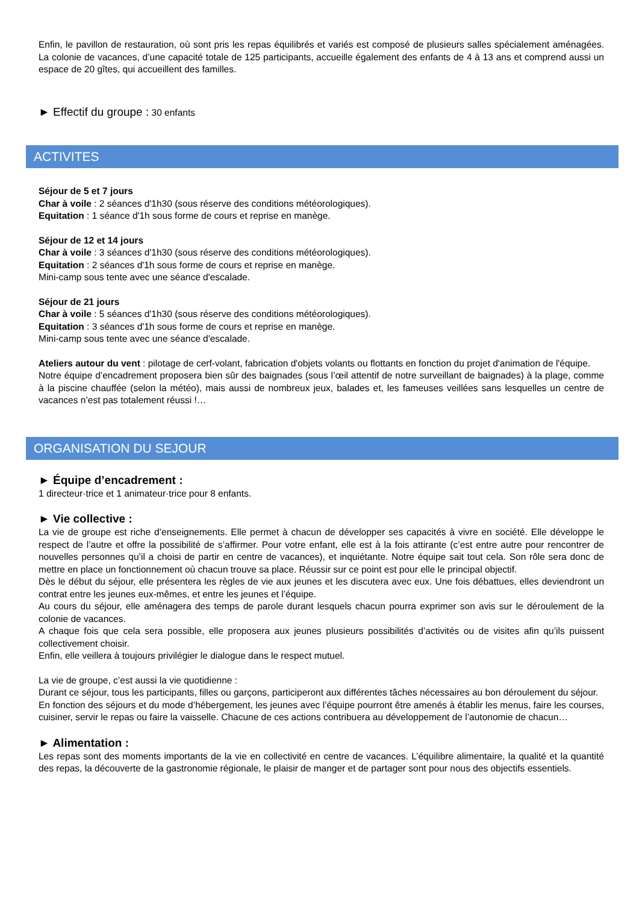Enfin, le pavillon de restauration, où sont pris les repas équilibrés et variés est composé de plusieurs salles spécialement aménagées. La colonie de vacances, d’une capacité totale de 125 participants, accueille également des enfants de 4 à 13 ans et comprend aussi un espace de 20 gîtes, qui accueillent des familles.
► Effectif du groupe : 30 enfants
ACTIVITES
Séjour de 5 et 7 jours
Char à voile : 2 séances d'1h30 (sous réserve des conditions météorologiques).
Equitation : 1 séance d'1h sous forme de cours et reprise en manège.
Séjour de 12 et 14 jours
Char à voile : 3 séances d'1h30 (sous réserve des conditions météorologiques).
Equitation : 2 séances d'1h sous forme de cours et reprise en manège.
Mini-camp sous tente avec une séance d'escalade.
Séjour de 21 jours
Char à voile : 5 séances d'1h30 (sous réserve des conditions météorologiques).
Equitation : 3 séances d'1h sous forme de cours et reprise en manège.
Mini-camp sous tente avec une séance d'escalade.
Ateliers autour du vent : pilotage de cerf-volant, fabrication d'objets volants ou flottants en fonction du projet d'animation de l'équipe.
Notre équipe d’encadrement proposera bien sûr des baignades (sous l’œil attentif de notre surveillant de baignades) à la plage, comme à la piscine chauffée (selon la météo), mais aussi de nombreux jeux, balades et, les fameuses veillées sans lesquelles un centre de vacances n’est pas totalement réussi !…
ORGANISATION DU SEJOUR
► Équipe d’encadrement :
1 directeur·trice et 1 animateur·trice pour 8 enfants.
► Vie collective :
La vie de groupe est riche d’enseignements. Elle permet à chacun de développer ses capacités à vivre en société. Elle développe le respect de l’autre et offre la possibilité de s’affirmer. Pour votre enfant, elle est à la fois attirante (c’est entre autre pour rencontrer de nouvelles personnes qu’il a choisi de partir en centre de vacances), et inquiétante. Notre équipe sait tout cela. Son rôle sera donc de mettre en place un fonctionnement où chacun trouve sa place. Réussir sur ce point est pour elle le principal objectif.
Dès le début du séjour, elle présentera les règles de vie aux jeunes et les discutera avec eux. Une fois débattues, elles deviendront un contrat entre les jeunes eux-mêmes, et entre les jeunes et l’équipe.
Au cours du séjour, elle aménagera des temps de parole durant lesquels chacun pourra exprimer son avis sur le déroulement de la colonie de vacances.
A chaque fois que cela sera possible, elle proposera aux jeunes plusieurs possibilités d’activités ou de visites afin qu’ils puissent collectivement choisir.
Enfin, elle veillera à toujours privilégier le dialogue dans le respect mutuel.
La vie de groupe, c’est aussi la vie quotidienne :
Durant ce séjour, tous les participants, filles ou garçons, participeront aux différentes tâches nécessaires au bon déroulement du séjour.
En fonction des séjours et du mode d’hébergement, les jeunes avec l’équipe pourront être amenés à établir les menus, faire les courses, cuisiner, servir le repas ou faire la vaisselle. Chacune de ces actions contribuera au développement de l’autonomie de chacun…
► Alimentation :
Les repas sont des moments importants de la vie en collectivité en centre de vacances. L’équilibre alimentaire, la qualité et la quantité des repas, la découverte de la gastronomie régionale, le plaisir de manger et de partager sont pour nous des objectifs essentiels.